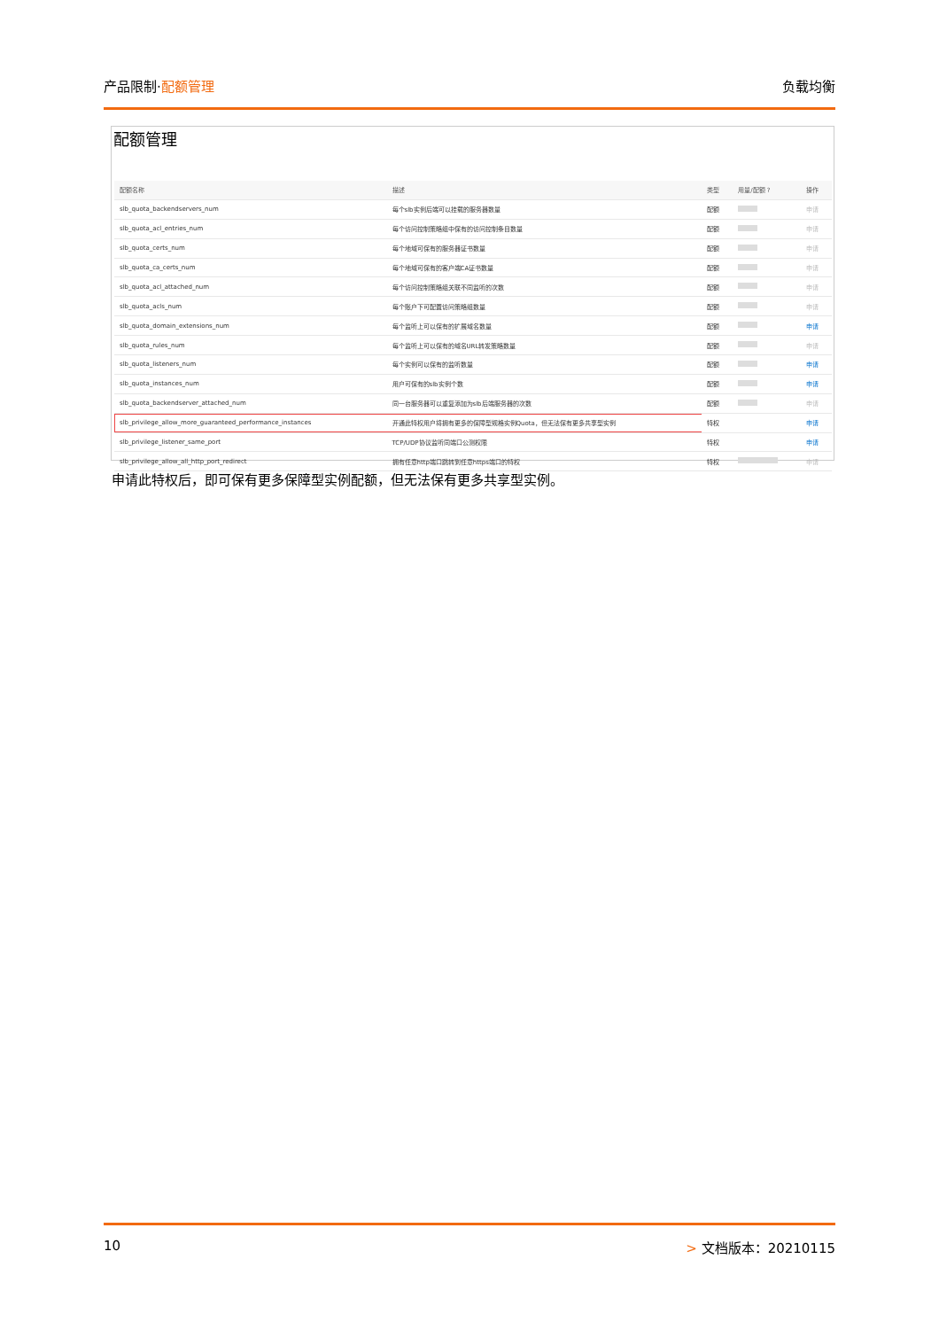产品限制·配额管理 负载均衡
配额管理
| 配额名称 | 描述 | 类型 | 用量/配额 ? | 操作 |
| --- | --- | --- | --- | --- |
| slb_quota_backendservers_num | 每个slb实例后端可以挂载的服务器数量 | 配额 | | 申请 |
| slb_quota_acl_entries_num | 每个访问控制策略组中保有的访问控制条目数量 | 配额 | | 申请 |
| slb_quota_certs_num | 每个地域可保有的服务器证书数量 | 配额 | | 申请 |
| slb_quota_ca_certs_num | 每个地域可保有的客户端CA证书数量 | 配额 | | 申请 |
| slb_quota_acl_attached_num | 每个访问控制策略组关联不同监听的次数 | 配额 | | 申请 |
| slb_quota_acls_num | 每个账户下可配置访问策略组数量 | 配额 | | 申请 |
| slb_quota_domain_extensions_num | 每个监听上可以保有的扩展域名数量 | 配额 | | 申请 |
| slb_quota_rules_num | 每个监听上可以保有的域名URL转发策略数量 | 配额 | | 申请 |
| slb_quota_listeners_num | 每个实例可以保有的监听数量 | 配额 | | 申请 |
| slb_quota_instances_num | 用户可保有的slb实例个数 | 配额 | | 申请 |
| slb_quota_backendserver_attached_num | 同一台服务器可以重复添加为slb后端服务器的次数 | 配额 | | 申请 |
| slb_privilege_allow_more_guaranteed_performance_instances | 开通此特权用户将拥有更多的保障型规格实例Quota，但无法保有更多共享型实例 | 特权 | | 申请 |
| slb_privilege_listener_same_port | TCP/UDP协议监听同端口公测权限 | 特权 | | 申请 |
| slb_privilege_allow_all_http_port_redirect | 拥有任意http端口跳转到任意https端口的特权 | 特权 | | 申请 |
申请此特权后，即可保有更多保障型实例配额，但无法保有更多共享型实例。
10 > 文档版本：20210115